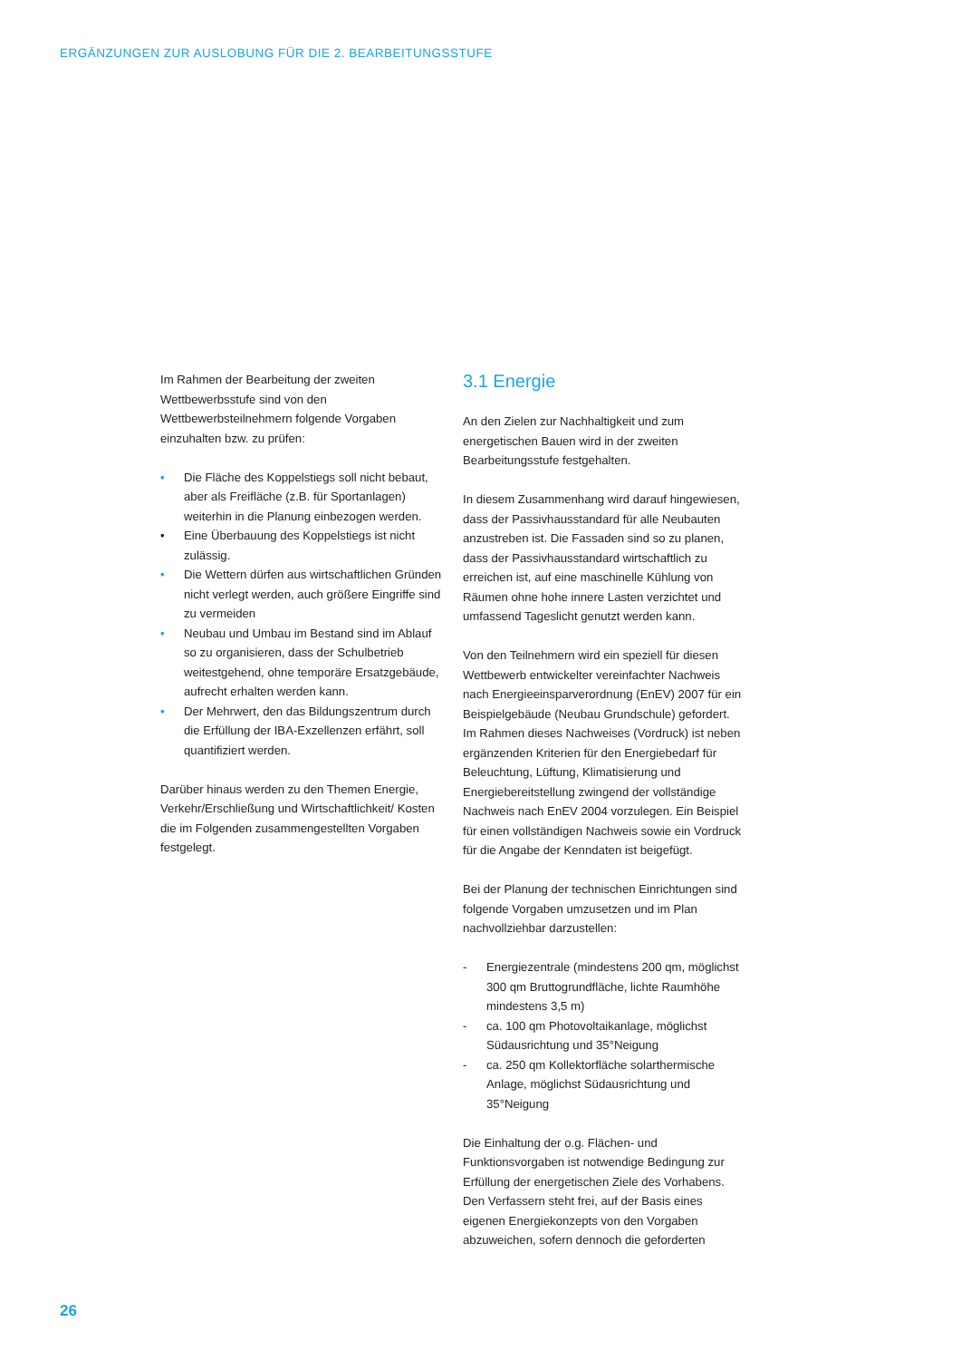ERGÄNZUNGEN ZUR AUSLOBUNG FÜR DIE 2. BEARBEITUNGSSTUFE
Im Rahmen der Bearbeitung der zweiten Wettbewerbsstufe sind von den Wettbewerbsteilnehmern folgende Vorgaben einzuhalten bzw. zu prüfen:
• Die Fläche des Koppelstiegs soll nicht bebaut, aber als Freifläche (z.B. für Sportanlagen) weiterhin in die Planung einbezogen werden.
• Eine Überbauung des Koppelstiegs ist nicht zulässig.
• Die Wettern dürfen aus wirtschaftlichen Gründen nicht verlegt werden, auch größere Eingriffe sind zu vermeiden
• Neubau und Umbau im Bestand sind im Ablauf so zu organisieren, dass der Schulbetrieb weitestgehend, ohne temporäre Ersatzgebäude, aufrecht erhalten werden kann.
• Der Mehrwert, den das Bildungszentrum durch die Erfüllung der IBA-Exzellenzen erfährt, soll quantifiziert werden.
Darüber hinaus werden zu den Themen Energie, Verkehr/Erschließung und Wirtschaftlichkeit/ Kosten die im Folgenden zusammengestellten Vorgaben festgelegt.
3.1 Energie
An den Zielen zur Nachhaltigkeit und zum energetischen Bauen wird in der zweiten Bearbeitungsstufe festgehalten.
In diesem Zusammenhang wird darauf hingewiesen, dass der Passivhausstandard für alle Neubauten anzustreben ist. Die Fassaden sind so zu planen, dass der Passivhausstandard wirtschaftlich zu erreichen ist, auf eine maschinelle Kühlung von Räumen ohne hohe innere Lasten verzichtet und umfassend Tageslicht genutzt werden kann.
Von den Teilnehmern wird ein speziell für diesen Wettbewerb entwickelter vereinfachter Nachweis nach Energieeinsparverordnung (EnEV) 2007 für ein Beispielgebäude (Neubau Grundschule) gefordert. Im Rahmen dieses Nachweises (Vordruck) ist neben ergänzenden Kriterien für den Energiebedarf für Beleuchtung, Lüftung, Klimatisierung und Energiebereitstellung zwingend der vollständige Nachweis nach EnEV 2004 vorzulegen. Ein Beispiel für einen vollständigen Nachweis sowie ein Vordruck für die Angabe der Kenndaten ist beigefügt.
Bei der Planung der technischen Einrichtungen sind folgende Vorgaben umzusetzen und im Plan nachvollziehbar darzustellen:
- Energiezentrale (mindestens 200 qm, möglichst 300 qm Bruttogrundfläche, lichte Raumhöhe mindestens 3,5 m)
- ca. 100 qm Photovoltaikanlage, möglichst Südausrichtung und 35°Neigung
- ca. 250 qm Kollektorfläche solarthermische Anlage, möglichst Südausrichtung und 35°Neigung
Die Einhaltung der o.g. Flächen- und Funktionsvorgaben ist notwendige Bedingung zur Erfüllung der energetischen Ziele des Vorhabens. Den Verfassern steht frei, auf der Basis eines eigenen Energiekonzepts von den Vorgaben abzuweichen, sofern dennoch die geforderten
26